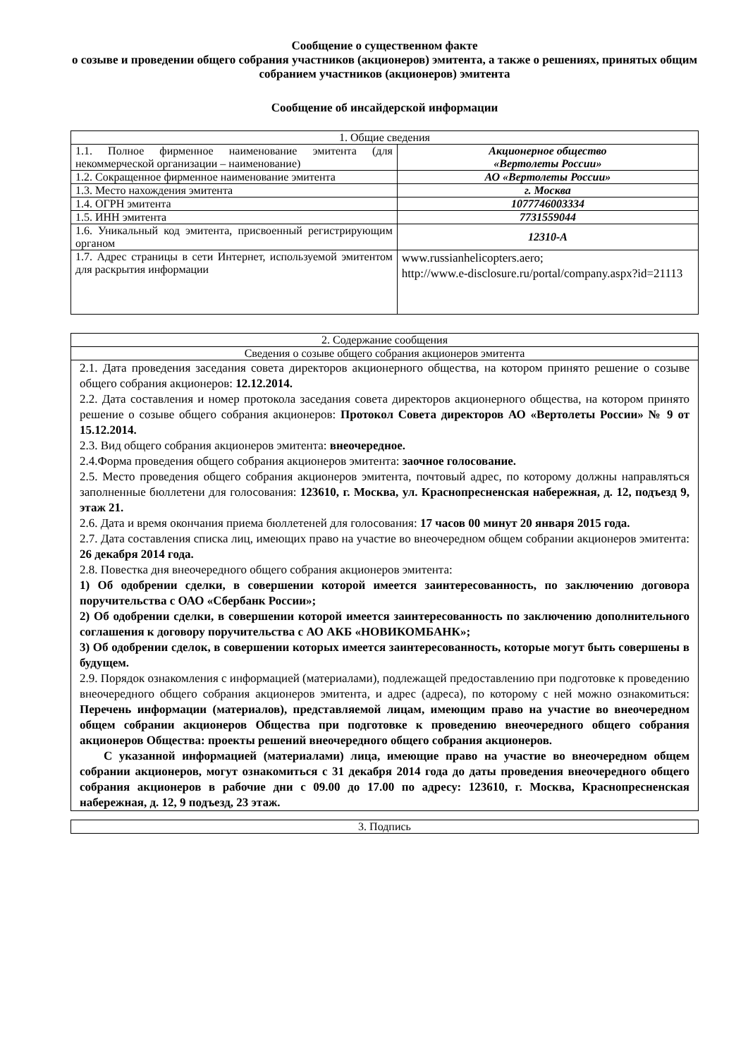Сообщение о существенном факте
о созыве и проведении общего собрания участников (акционеров) эмитента, а также о решениях, принятых общим собранием участников (акционеров) эмитента
Сообщение об инсайдерской информации
| 1. Общие сведения | |
| --- | --- |
| 1.1. Полное фирменное наименование эмитента (для некоммерческой организации – наименование) | Акционерное общество «Вертолеты России» |
| 1.2. Сокращенное фирменное наименование эмитента | АО «Вертолеты России» |
| 1.3. Место нахождения эмитента | г. Москва |
| 1.4. ОГРН эмитента | 1077746003334 |
| 1.5. ИНН эмитента | 7731559044 |
| 1.6. Уникальный код эмитента, присвоенный регистрирующим органом | 12310-А |
| 1.7. Адрес страницы в сети Интернет, используемой эмитентом для раскрытия информации | www.russianhelicopters.aero; http://www.e-disclosure.ru/portal/company.aspx?id=21113 |
| 2. Содержание сообщения |
| --- |
| Сведения о созыве общего собрания акционеров эмитента |
| 2.1. Дата проведения заседания совета директоров акционерного общества, на котором принято решение о созыве общего собрания акционеров: 12.12.2014. 2.2. Дата составления и номер протокола заседания совета директоров акционерного общества, на котором принято решение о созыве общего собрания акционеров: Протокол Совета директоров АО «Вертолеты России» № 9 от 15.12.2014. 2.3. Вид общего собрания акционеров эмитента: внеочередное. 2.4.Форма проведения общего собрания акционеров эмитента: заочное голосование. 2.5. Место проведения общего собрания акционеров эмитента, почтовый адрес, по которому должны направляться заполненные бюллетени для голосования: 123610, г. Москва, ул. Краснопресненская набережная, д. 12, подъезд 9, этаж 21. 2.6. Дата и время окончания приема бюллетеней для голосования: 17 часов 00 минут 20 января 2015 года. 2.7. Дата составления списка лиц, имеющих право на участие во внеочередном общем собрании акционеров эмитента: 26 декабря 2014 года. 2.8. Повестка дня внеочередного общего собрания акционеров эмитента: 1) Об одобрении сделки, в совершении которой имеется заинтересованность, по заключению договора поручительства с ОАО «Сбербанк России»; 2) Об одобрении сделки, в совершении которой имеется заинтересованность по заключению дополнительного соглашения к договору поручительства с АО АКБ «НОВИКОМБАНК»; 3) Об одобрении сделок, в совершении которых имеется заинтересованность, которые могут быть совершены в будущем. 2.9. Порядок ознакомления с информацией (материалами), подлежащей предоставлению при подготовке к проведению внеочередного общего собрания акционеров эмитента, и адрес (адреса), по которому с ней можно ознакомиться: Перечень информации (материалов), представляемой лицам, имеющим право на участие во внеочередном общем собрании акционеров Общества при подготовке к проведению внеочередного общего собрания акционеров Общества: проекты решений внеочередного общего собрания акционеров. С указанной информацией (материалами) лица, имеющие право на участие во внеочередном общем собрании акционеров, могут ознакомиться с 31 декабря 2014 года до даты проведения внеочередного общего собрания акционеров в рабочие дни с 09.00 до 17.00 по адресу: 123610, г. Москва, Краснопресненская набережная, д. 12, 9 подъезд, 23 этаж. |
| 3. Подпись |
| --- |